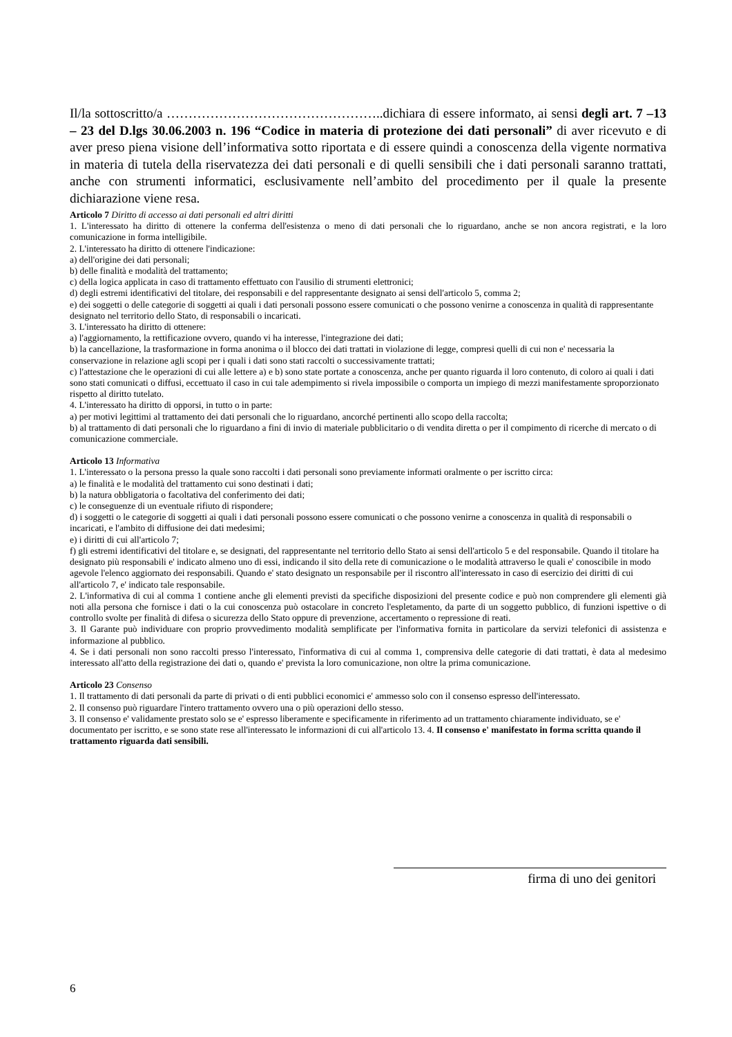Il/la sottoscritto/a …………………………………………..dichiara di essere informato, ai sensi degli art. 7 –13 – 23 del D.lgs 30.06.2003 n. 196 “Codice in materia di protezione dei dati personali” di aver ricevuto e di aver preso piena visione dell’informativa sotto riportata e di essere quindi a conoscenza della vigente normativa in materia di tutela della riservatezza dei dati personali e di quelli sensibili che i dati personali saranno trattati, anche con strumenti informatici, esclusivamente nell’ambito del procedimento per il quale la presente dichiarazione viene resa.
Articolo 7 Diritto di accesso ai dati personali ed altri diritti
1. L'interessato ha diritto di ottenere la conferma dell'esistenza o meno di dati personali che lo riguardano, anche se non ancora registrati, e la loro comunicazione in forma intelligibile.
2. L'interessato ha diritto di ottenere l'indicazione:
a) dell'origine dei dati personali;
b) delle finalità e modalità del trattamento;
c) della logica applicata in caso di trattamento effettuato con l'ausilio di strumenti elettronici;
d) degli estremi identificativi del titolare, dei responsabili e del rappresentante designato ai sensi dell'articolo 5, comma 2;
e) dei soggetti o delle categorie di soggetti ai quali i dati personali possono essere comunicati o che possono venirne a conoscenza in qualità di rappresentante designato nel territorio dello Stato, di responsabili o incaricati.
3. L'interessato ha diritto di ottenere:
a) l'aggiornamento, la rettificazione ovvero, quando vi ha interesse, l'integrazione dei dati;
b) la cancellazione, la trasformazione in forma anonima o il blocco dei dati trattati in violazione di legge, compresi quelli di cui non e' necessaria la conservazione in relazione agli scopi per i quali i dati sono stati raccolti o successivamente trattati;
c) l'attestazione che le operazioni di cui alle lettere a) e b) sono state portate a conoscenza, anche per quanto riguarda il loro contenuto, di coloro ai quali i dati sono stati comunicati o diffusi, eccettuato il caso in cui tale adempimento si rivela impossibile o comporta un impiego di mezzi manifestamente sproporzionato rispetto al diritto tutelato.
4. L'interessato ha diritto di opporsi, in tutto o in parte:
a) per motivi legittimi al trattamento dei dati personali che lo riguardano, ancorché pertinenti allo scopo della raccolta;
b) al trattamento di dati personali che lo riguardano a fini di invio di materiale pubblicitario o di vendita diretta o per il compimento di ricerche di mercato o di comunicazione commerciale.
Articolo 13 Informativa
1. L'interessato o la persona presso la quale sono raccolti i dati personali sono previamente informati oralmente o per iscritto circa:
a) le finalità e le modalità del trattamento cui sono destinati i dati;
b) la natura obbligatoria o facoltativa del conferimento dei dati;
c) le conseguenze di un eventuale rifiuto di rispondere;
d) i soggetti o le categorie di soggetti ai quali i dati personali possono essere comunicati o che possono venirne a conoscenza in qualità di responsabili o incaricati, e l'ambito di diffusione dei dati medesimi;
e) i diritti di cui all'articolo 7;
f) gli estremi identificativi del titolare e, se designati, del rappresentante nel territorio dello Stato ai sensi dell'articolo 5 e del responsabile. Quando il titolare ha designato più responsabili e' indicato almeno uno di essi, indicando il sito della rete di comunicazione o le modalità attraverso le quali e' conoscibile in modo agevole l'elenco aggiornato dei responsabili. Quando e' stato designato un responsabile per il riscontro all'interessato in caso di esercizio dei diritti di cui all'articolo 7, e' indicato tale responsabile.
2. L'informativa di cui al comma 1 contiene anche gli elementi previsti da specifiche disposizioni del presente codice e può non comprendere gli elementi già noti alla persona che fornisce i dati o la cui conoscenza può ostacolare in concreto l'espletamento, da parte di un soggetto pubblico, di funzioni ispettive o di controllo svolte per finalità di difesa o sicurezza dello Stato oppure di prevenzione, accertamento o repressione di reati.
3. Il Garante può individuare con proprio provvedimento modalità semplificate per l'informativa fornita in particolare da servizi telefonici di assistenza e informazione al pubblico.
4. Se i dati personali non sono raccolti presso l'interessato, l'informativa di cui al comma 1, comprensiva delle categorie di dati trattati, è data al medesimo interessato all'atto della registrazione dei dati o, quando e' prevista la loro comunicazione, non oltre la prima comunicazione.
Articolo 23 Consenso
1. Il trattamento di dati personali da parte di privati o di enti pubblici economici e' ammesso solo con il consenso espresso dell'interessato.
2. Il consenso può riguardare l'intero trattamento ovvero una o più operazioni dello stesso.
3. Il consenso e' validamente prestato solo se e' espresso liberamente e specificamente in riferimento ad un trattamento chiaramente individuato, se e' documentato per iscritto, e se sono state rese all'interessato le informazioni di cui all'articolo 13. 4. Il consenso e' manifestato in forma scritta quando il trattamento riguarda dati sensibili.
firma di uno dei genitori
6